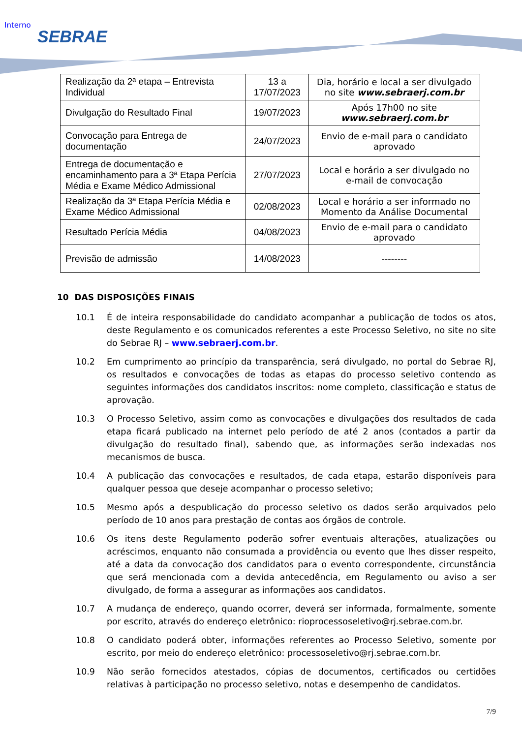Interno
SEBRAE
| Realização da 2ª etapa – Entrevista Individual | 13 a 17/07/2023 | Dia, horário e local a ser divulgado no site www.sebraerj.com.br |
| Divulgação do Resultado Final | 19/07/2023 | Após 17h00 no site www.sebraerj.com.br |
| Convocação para Entrega de documentação | 24/07/2023 | Envio de e-mail para o candidato aprovado |
| Entrega de documentação e encaminhamento para a 3ª Etapa Perícia Média e Exame Médico Admissional | 27/07/2023 | Local e horário a ser divulgado no e-mail de convocação |
| Realização da 3ª Etapa Perícia Média e Exame Médico Admissional | 02/08/2023 | Local e horário a ser informado no Momento da Análise Documental |
| Resultado Perícia Média | 04/08/2023 | Envio de e-mail para o candidato aprovado |
| Previsão de admissão | 14/08/2023 | -------- |
10 DAS DISPOSIÇÕES FINAIS
10.1 É de inteira responsabilidade do candidato acompanhar a publicação de todos os atos, deste Regulamento e os comunicados referentes a este Processo Seletivo, no site no site do Sebrae RJ – www.sebraerj.com.br.
10.2 Em cumprimento ao princípio da transparência, será divulgado, no portal do Sebrae RJ, os resultados e convocações de todas as etapas do processo seletivo contendo as seguintes informações dos candidatos inscritos: nome completo, classificação e status de aprovação.
10.3 O Processo Seletivo, assim como as convocações e divulgações dos resultados de cada etapa ficará publicado na internet pelo período de até 2 anos (contados a partir da divulgação do resultado final), sabendo que, as informações serão indexadas nos mecanismos de busca.
10.4 A publicação das convocações e resultados, de cada etapa, estarão disponíveis para qualquer pessoa que deseje acompanhar o processo seletivo;
10.5 Mesmo após a despublicação do processo seletivo os dados serão arquivados pelo período de 10 anos para prestação de contas aos órgãos de controle.
10.6 Os itens deste Regulamento poderão sofrer eventuais alterações, atualizações ou acréscimos, enquanto não consumada a providência ou evento que lhes disser respeito, até a data da convocação dos candidatos para o evento correspondente, circunstância que será mencionada com a devida antecedência, em Regulamento ou aviso a ser divulgado, de forma a assegurar as informações aos candidatos.
10.7 A mudança de endereço, quando ocorrer, deverá ser informada, formalmente, somente por escrito, através do endereço eletrônico: rioprocessoseletivo@rj.sebrae.com.br.
10.8 O candidato poderá obter, informações referentes ao Processo Seletivo, somente por escrito, por meio do endereço eletrônico: processoseletivo@rj.sebrae.com.br.
10.9 Não serão fornecidos atestados, cópias de documentos, certificados ou certidões relativas à participação no processo seletivo, notas e desempenho de candidatos.
7/9